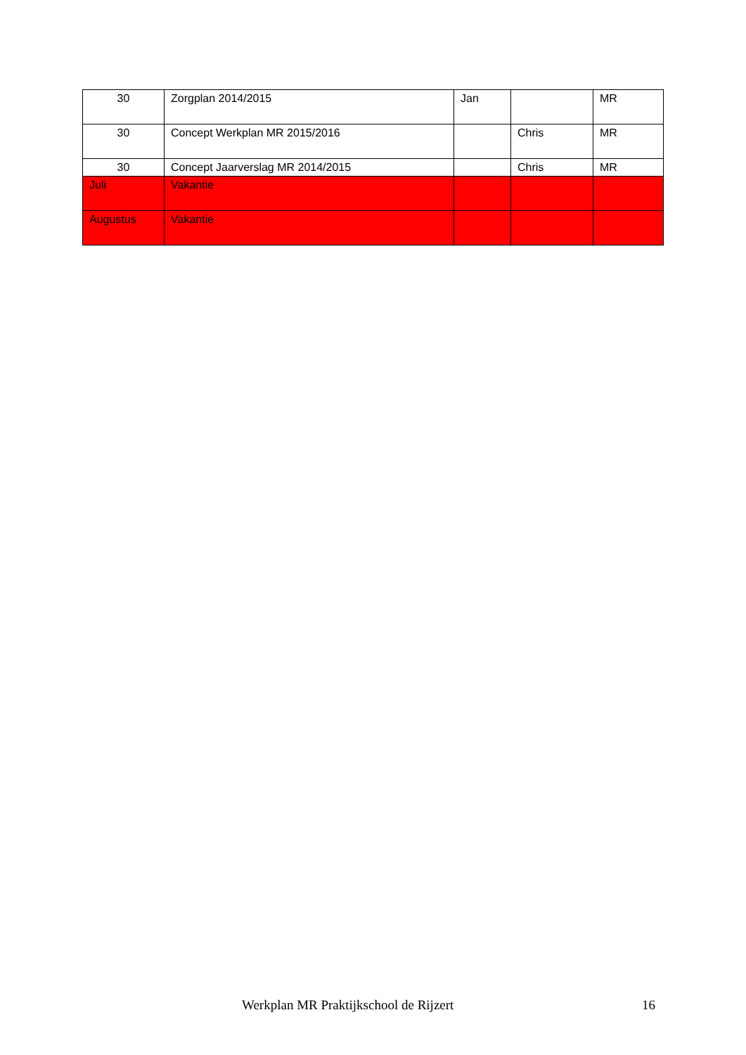| 30 | Zorgplan 2014/2015 | Jan | | MR |
| 30 | Concept Werkplan MR 2015/2016 | | Chris | MR |
| 30 | Concept Jaarverslag MR 2014/2015 | | Chris | MR |
| Juli | Vakantie | | | |
| Augustus | Vakantie | | | |
Werkplan MR Praktijkschool de Rijzert 16